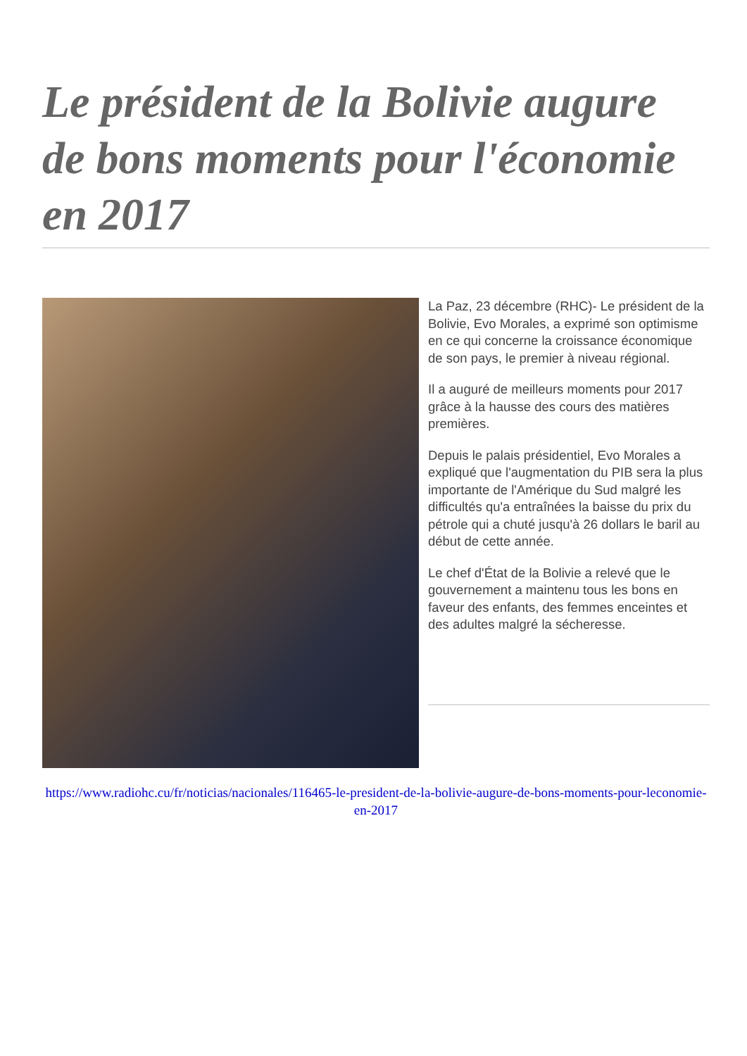Le président de la Bolivie augure de bons moments pour l'économie en 2017
La Paz, 23 décembre (RHC)- Le président de la Bolivie, Evo Morales, a exprimé son optimisme en ce qui concerne la croissance économique de son pays, le premier à niveau régional.
Il a auguré de meilleurs moments pour 2017 grâce à la hausse des cours des matières premières.
Depuis le palais présidentiel, Evo Morales a expliqué que l'augmentation du PIB sera la plus importante de l'Amérique du Sud malgré les difficultés qu'a entraînées la baisse du prix du pétrole qui a chuté jusqu'à 26 dollars le baril au début de cette année.
Le chef d'État de la Bolivie a relevé que le gouvernement a maintenu tous les bons en faveur des enfants, des femmes enceintes et des adultes malgré la sécheresse.
https://www.radiohc.cu/fr/noticias/nacionales/116465-le-president-de-la-bolivie-augure-de-bons-moments-pour-leconomie-en-2017